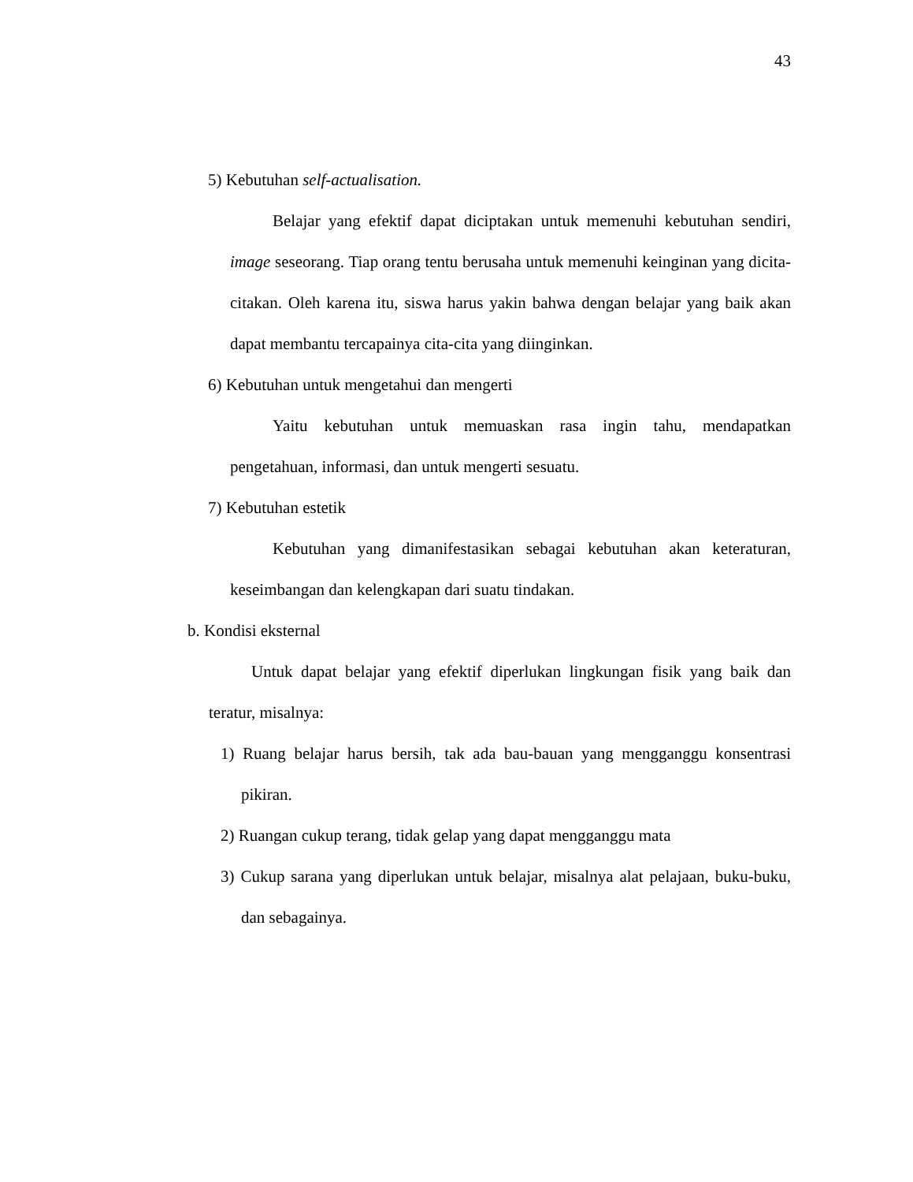43
5) Kebutuhan self-actualisation.
Belajar yang efektif dapat diciptakan untuk memenuhi kebutuhan sendiri, image seseorang. Tiap orang tentu berusaha untuk memenuhi keinginan yang dicita-citakan. Oleh karena itu, siswa harus yakin bahwa dengan belajar yang baik akan dapat membantu tercapainya cita-cita yang diinginkan.
6) Kebutuhan untuk mengetahui dan mengerti
Yaitu kebutuhan untuk memuaskan rasa ingin tahu, mendapatkan pengetahuan, informasi, dan untuk mengerti sesuatu.
7) Kebutuhan estetik
Kebutuhan yang dimanifestasikan sebagai kebutuhan akan keteraturan, keseimbangan dan kelengkapan dari suatu tindakan.
b. Kondisi eksternal
Untuk dapat belajar yang efektif diperlukan lingkungan fisik yang baik dan teratur, misalnya:
1) Ruang belajar harus bersih, tak ada bau-bauan yang mengganggu konsentrasi pikiran.
2) Ruangan cukup terang, tidak gelap yang dapat mengganggu mata
3) Cukup sarana yang diperlukan untuk belajar, misalnya alat pelajaan, buku-buku, dan sebagainya.